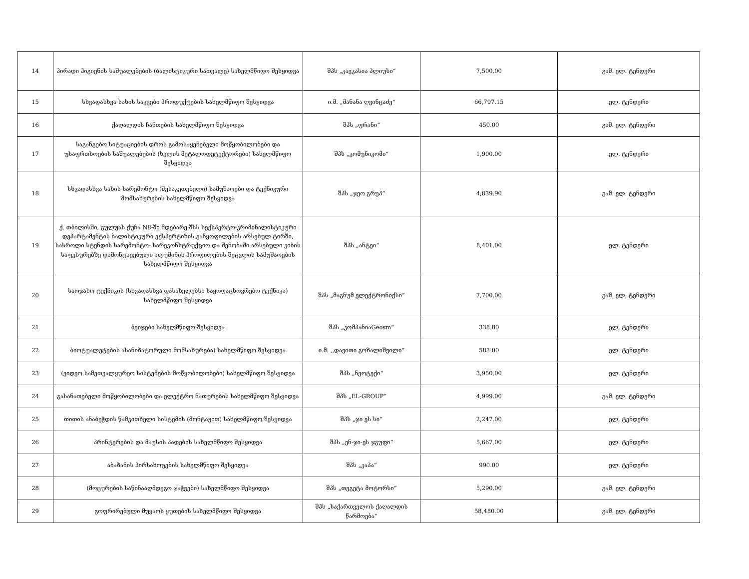| 14 | პირადი ჰიგიენის საშუალებების (ბალისტიკური სათვალე) სახელმწიფო შესყიდვა | შპს „კავკასია პლიუსი“ | 7,500.00 | გამ. ელ. ტენდერი |
| 15 | სხვადასხვა სახის საკვები პროდუქტების სახელმწიფო შესყიდვა | ი.მ. „მანანა ღვინცაძე“ | 66,797.15 | ელ. ტენდერი |
| 16 | ქაღალდის ჩანთების სახელმწიფო შესყიდვა | შპს „ფრანი“ | 450.00 | გამ. ელ. ტენდერი |
| 17 | საგანგებო სიტუაციების დროს გამოსაყენებელი მოწყობილობები და უსაფრთხოების საშუალებების (ხელის მეტალოდეტექტორები) სახელმწიფო შესყიდვა | შპს „კომუნიკომი“ | 1,900.00 | ელ. ტენდერი |
| 18 | სხვადასხვა სახის სარემონტო (შესაკეთებელი) სამუშაოები და ტექნიკური მომსახურების სახელმწიფო შესყიდვა | შპს „ჯეო გრუპ“ | 4,839.90 | გამ. ელ. ტენდერი |
| 19 | ქ. თბილისში, გულუას ქუჩა N8-ში მდებარე შსს სექსპერტო-კრიმინალისტიკური დეპარტამენტის ბალისტიკური ექსპერტიზის განყოფილების არსებულ ტირში, სასროლი სტენდის სარემონტო- სარეკონსტრუქციო და შენობაში არსებული კიბის საფეხურებზე დამონტაჟებული ალუმინის პროფილების შეცვლის სამუშაოების სახელმწიფო შესყიდვა | შპს „ანტეი“ | 8,401.00 | ელ. ტენდერი |
| 20 | საოჯახო ტექნიკის (სხვადასხვა დასახელებსი საყოფაცხოვრებო ტექნიკა) სახელმწიფო შესყიდვა | შპს „მაგნუმ ელექტრონიქსი“ | 7,700.00 | გამ. ელ. ტენდერი |
| 21 | ბეიჯები სახელმწიფო შესყიდვა | შპს „კომპანიაGeosm“ | 338.80 | ელ. ტენდერი |
| 22 | ბიოტუალეტების ასანიზატორული მომსახურება) სახელმწიფო შესყიდვა | ი.მ. ,,დავითი გოზალიშვილი“ | 583.00 | ელ. ტენდერი |
| 23 | (ვიდეო სამეთვალყურეო სისტემების მოწყობილობები) სახელმწიფო შესყიდვა | შპს „ნეოტექი“ | 3,950.00 | ელ. ტენდერი |
| 24 | გასანათებელი მოწყობილობები და ელექტრო ნათურების სახელმწიფო შესყიდვა | შპს „EL-GROUP“ | 4,999.00 | გამ. ელ. ტენდერი |
| 25 | თითის ანაბეჭდის წამკითხელი სისტემის (მონტაჟით) სახელმწიფო შესყიდვა | შპს „ჯი ეს სი“ | 2,247.00 | ელ. ტენდერი |
| 26 | პრინტერების და მაუსის პადების სახელმწიფო შესყიდვა | შპს „ენ-ჯი-ეს ჯგუფი“ | 5,667.00 | ელ. ტენდერი |
| 27 | აბაზანის პირსახოცების სახელმწიფო შესყიდვა | შპს „კაპა“ | 990.00 | ელ. ტენდერი |
| 28 | (მოცურების საწინააღმდეგო ჯაჭვები) სახელმწიფო შესყიდვა | შპს „თეგეტა მოტორსი“ | 5,290.00 | გამ. ელ. ტენდერი |
| 29 | გოფრირებული მუყაოს ყუთების სახელმწიფო შესყიდვა | შპს „საქართველოს ქაღალდის წარმოება“ | 58,480.00 | გამ. ელ. ტენდერი |